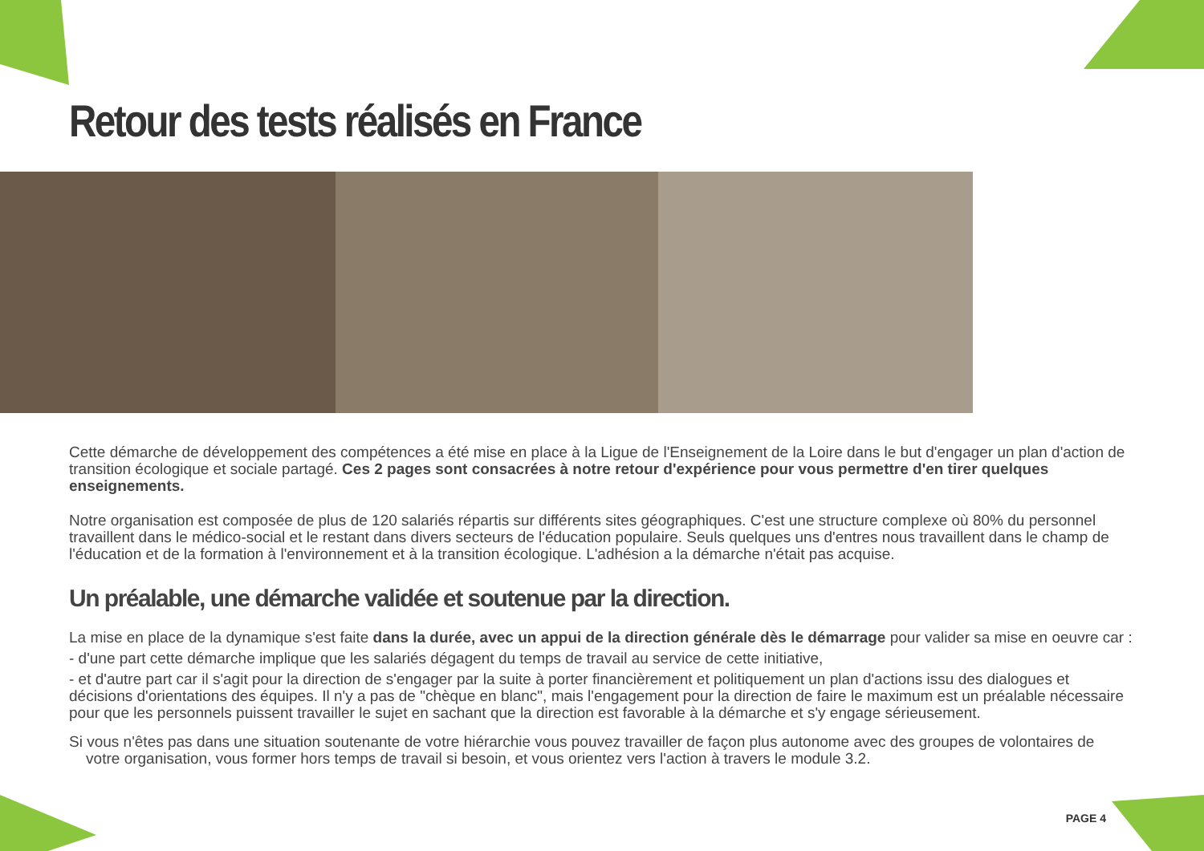Retour des tests réalisés en France
Cette démarche de développement des compétences a été mise en place à la Ligue de l'Enseignement de la Loire dans le but d'engager un plan d'action de transition écologique et sociale partagé. Ces 2 pages sont consacrées à notre retour d'expérience pour vous permettre d'en tirer quelques enseignements.
Notre organisation est composée de plus de 120 salariés répartis sur différents sites géographiques. C'est une structure complexe où 80% du personnel travaillent dans le médico-social et le restant dans divers secteurs de l'éducation populaire. Seuls quelques uns d'entres nous travaillent dans le champ de l'éducation et de la formation à l'environnement et à la transition écologique. L'adhésion a la démarche n'était pas acquise.
Un préalable, une démarche validée et soutenue par la direction.
La mise en place de la dynamique s'est faite dans la durée, avec un appui de la direction générale dès le démarrage pour valider sa mise en oeuvre car :
- d'une part cette démarche implique que les salariés dégagent du temps de travail au service de cette initiative,
- et d'autre part car il s'agit pour la direction de s'engager par la suite à porter financièrement et politiquement un plan d'actions issu des dialogues et décisions d'orientations des équipes. Il n'y a pas de "chèque en blanc", mais l'engagement pour la direction de faire le maximum est un préalable nécessaire pour que les personnels puissent travailler le sujet en sachant que la direction est favorable à la démarche et s'y engage sérieusement.
Si vous n'êtes pas dans une situation soutenante de votre hiérarchie vous pouvez travailler de façon plus autonome avec des groupes de volontaires de
votre organisation, vous former hors temps de travail si besoin, et vous orientez vers l'action à travers le module 3.2.
PAGE 4